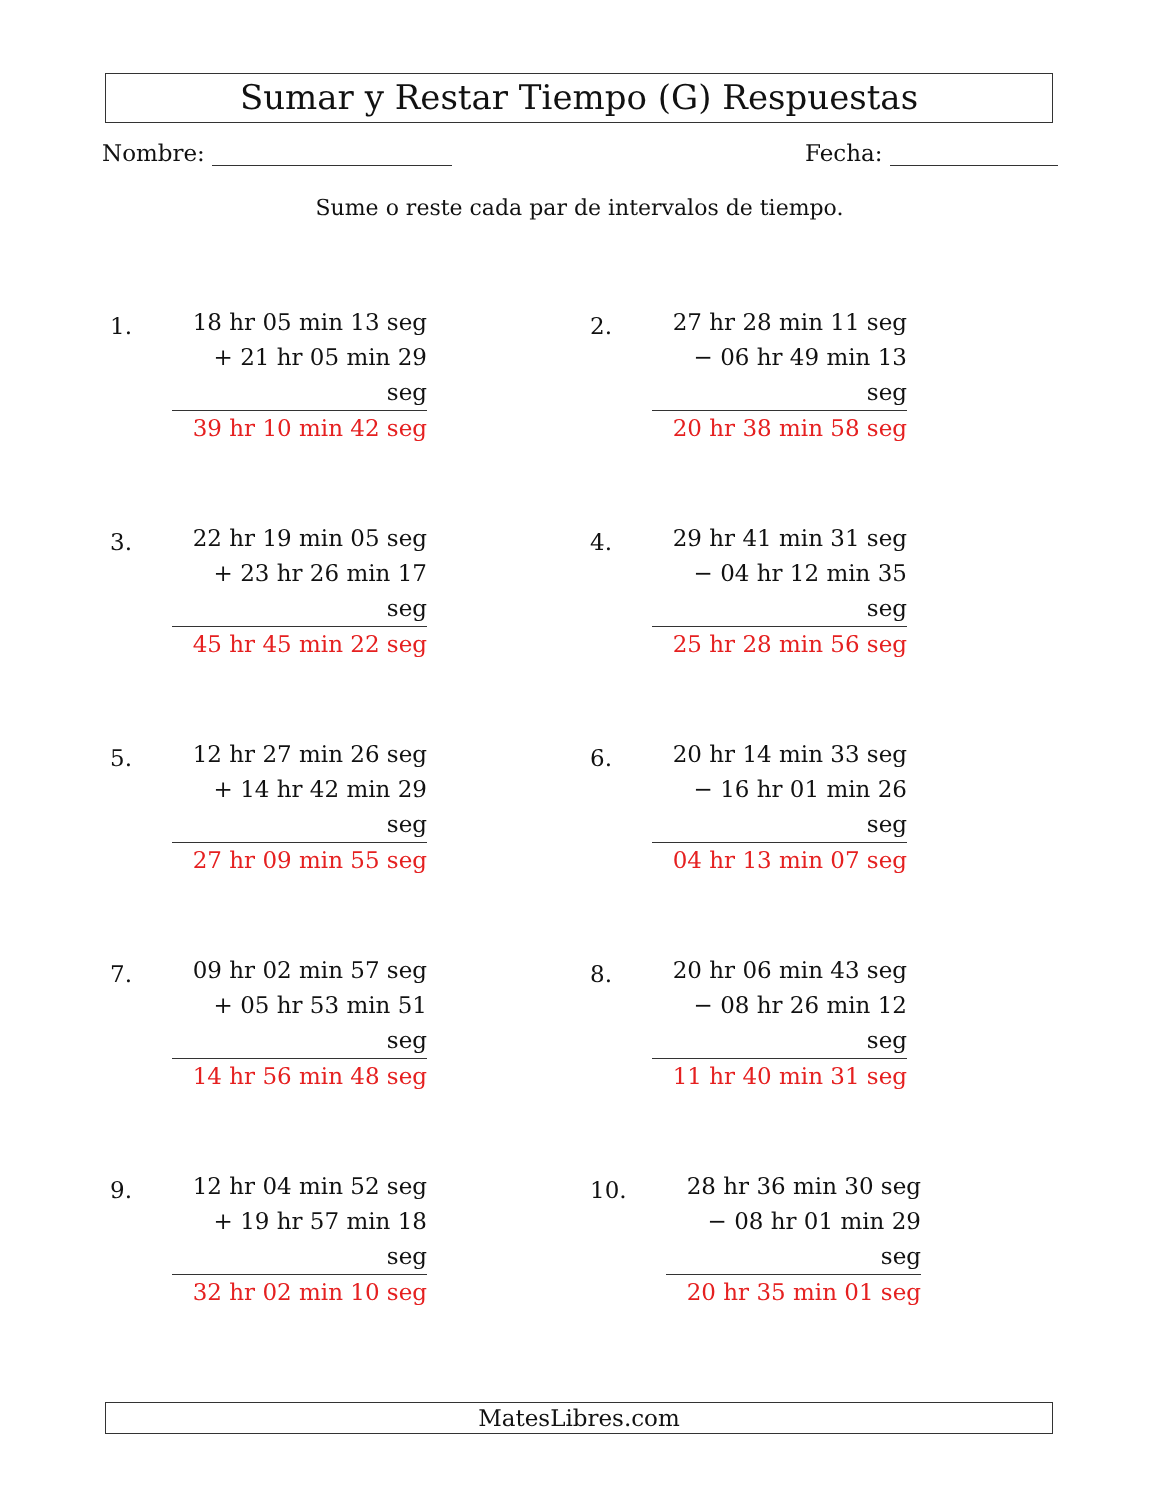Sumar y Restar Tiempo (G) Respuestas
Nombre: Fecha:
Sume o reste cada par de intervalos de tiempo.
1.
18 hr 05 min 13 seg
+ 21 hr 05 min 29 seg
39 hr 10 min 42 seg
2.
27 hr 28 min 11 seg
− 06 hr 49 min 13 seg
20 hr 38 min 58 seg
3.
22 hr 19 min 05 seg
+ 23 hr 26 min 17 seg
45 hr 45 min 22 seg
4.
29 hr 41 min 31 seg
− 04 hr 12 min 35 seg
25 hr 28 min 56 seg
5.
12 hr 27 min 26 seg
+ 14 hr 42 min 29 seg
27 hr 09 min 55 seg
6.
20 hr 14 min 33 seg
− 16 hr 01 min 26 seg
04 hr 13 min 07 seg
7.
09 hr 02 min 57 seg
+ 05 hr 53 min 51 seg
14 hr 56 min 48 seg
8.
20 hr 06 min 43 seg
− 08 hr 26 min 12 seg
11 hr 40 min 31 seg
9.
12 hr 04 min 52 seg
+ 19 hr 57 min 18 seg
32 hr 02 min 10 seg
10.
28 hr 36 min 30 seg
− 08 hr 01 min 29 seg
20 hr 35 min 01 seg
MatesLibres.com